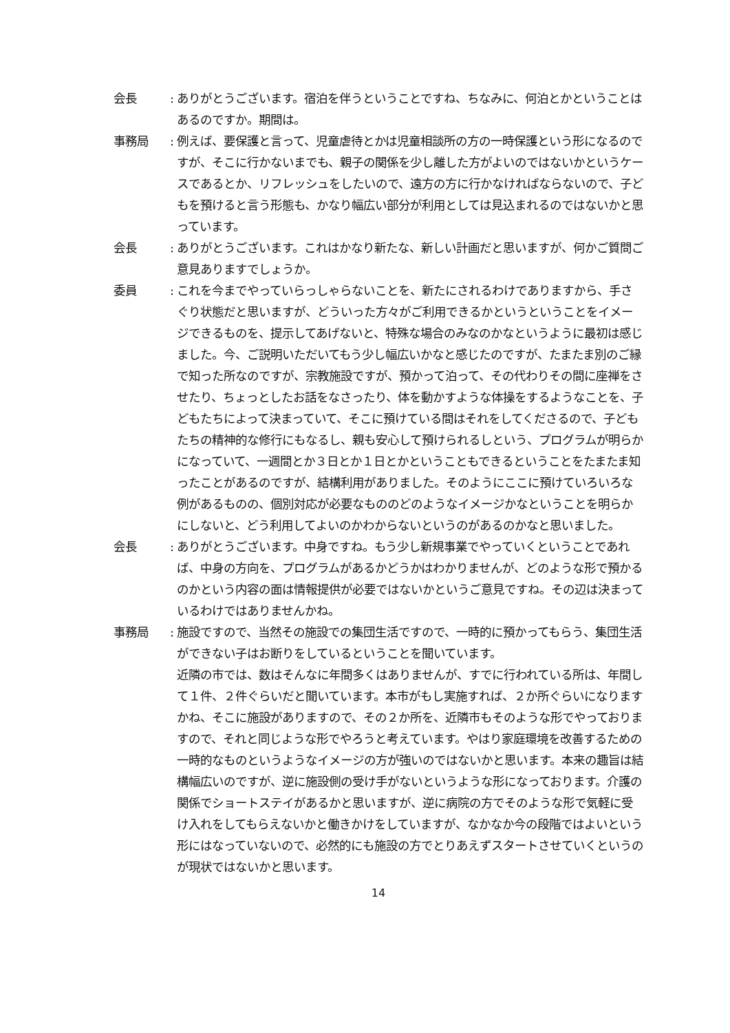会長 :
ありがとうございます。宿泊を伴うということですね、ちなみに、何泊とかということはあるのですか。期間は。
事務局 :
例えば、要保護と言って、児童虐待とかは児童相談所の方の一時保護という形になるのですが、そこに行かないまでも、親子の関係を少し離した方がよいのではないかというケースであるとか、リフレッシュをしたいので、遠方の方に行かなければならないので、子どもを預けると言う形態も、かなり幅広い部分が利用としては見込まれるのではないかと思っています。
会長 :
ありがとうございます。これはかなり新たな、新しい計画だと思いますが、何かご質問ご意見ありますでしょうか。
委員 :
これを今までやっていらっしゃらないことを、新たにされるわけでありますから、手さぐり状態だと思いますが、どういった方々がご利用できるかというということをイメージできるものを、提示してあげないと、特殊な場合のみなのかなというように最初は感じました。今、ご説明いただいてもう少し幅広いかなと感じたのですが、たまたま別のご縁で知った所なのですが、宗教施設ですが、預かって泊って、その代わりその間に座禅をさせたり、ちょっとしたお話をなさったり、体を動かすような体操をするようなことを、子どもたちによって決まっていて、そこに預けている間はそれをしてくださるので、子どもたちの精神的な修行にもなるし、親も安心して預けられるしという、プログラムが明らかになっていて、一週間とか３日とか１日とかということもできるということをたまたま知ったことがあるのですが、結構利用がありました。そのようにここに預けていろいろな例があるものの、個別対応が必要なもののどのようなイメージかなということを明らかにしないと、どう利用してよいのかわからないというのがあるのかなと思いました。
会長 :
ありがとうございます。中身ですね。もう少し新規事業でやっていくということであれば、中身の方向を、プログラムがあるかどうかはわかりませんが、どのような形で預かるのかという内容の面は情報提供が必要ではないかというご意見ですね。その辺は決まっているわけではありませんかね。
事務局 :
施設ですので、当然その施設での集団生活ですので、一時的に預かってもらう、集団生活ができない子はお断りをしているということを聞いています。
近隣の市では、数はそんなに年間多くはありませんが、すでに行われている所は、年間して１件、２件ぐらいだと聞いています。本市がもし実施すれば、２か所ぐらいになりますかね、そこに施設がありますので、その２か所を、近隣市もそのような形でやっておりますので、それと同じような形でやろうと考えています。やはり家庭環境を改善するための一時的なものというようなイメージの方が強いのではないかと思います。本来の趣旨は結構幅広いのですが、逆に施設側の受け手がないというような形になっております。介護の関係でショートステイがあるかと思いますが、逆に病院の方でそのような形で気軽に受け入れをしてもらえないかと働きかけをしていますが、なかなか今の段階ではよいという形にはなっていないので、必然的にも施設の方でとりあえずスタートさせていくというのが現状ではないかと思います。
14